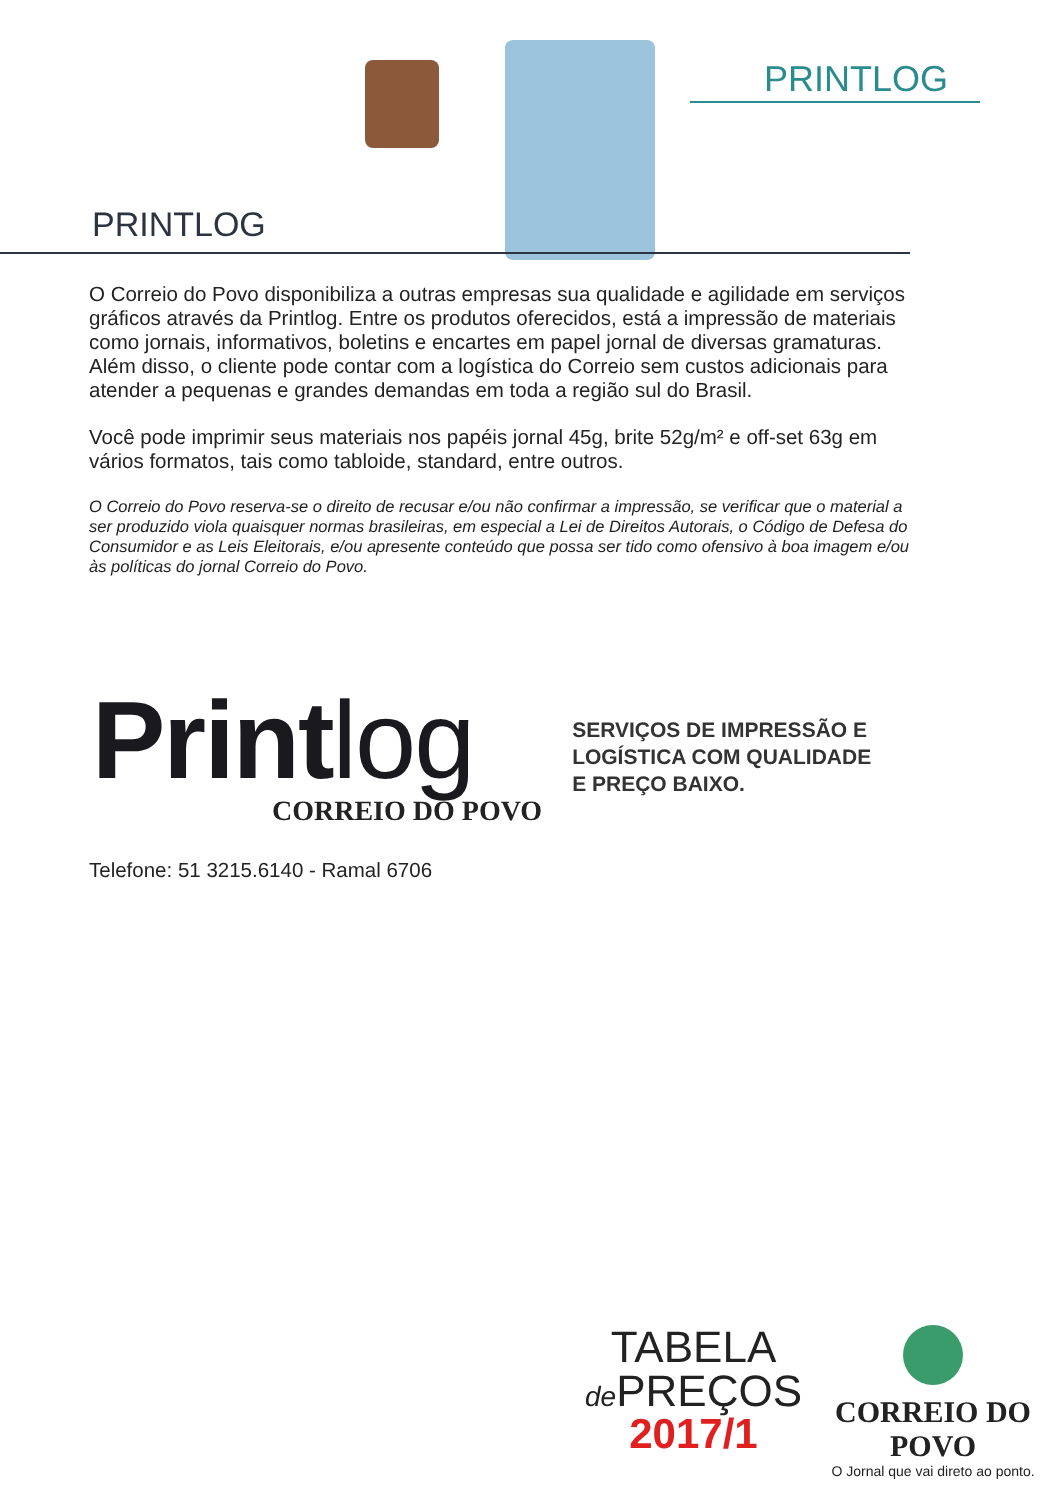PRINTLOG
PRINTLOG
O Correio do Povo disponibiliza a outras empresas sua qualidade e agilidade em serviços gráficos através da Printlog. Entre os produtos oferecidos, está a impressão de materiais como jornais, informativos, boletins e encartes em papel jornal de diversas gramaturas. Além disso, o cliente pode contar com a logística do Correio sem custos adicionais para atender a pequenas e grandes demandas em toda a região sul do Brasil.
Você pode imprimir seus materiais nos papéis jornal 45g, brite 52g/m² e off-set 63g em vários formatos, tais como tabloide, standard, entre outros.
O Correio do Povo reserva-se o direito de recusar e/ou não confirmar a impressão, se verificar que o material a ser produzido viola quaisquer normas brasileiras, em especial a Lei de Direitos Autorais, o Código de Defesa do Consumidor e as Leis Eleitorais, e/ou apresente conteúdo que possa ser tido como ofensivo à boa imagem e/ou às políticas do jornal Correio do Povo.
Printlog
CORREIO DO POVO
SERVIÇOS DE IMPRESSÃO E
LOGÍSTICA COM QUALIDADE
E PREÇO BAIXO.
Telefone: 51 3215.6140 - Ramal 6706
TABELA
de PREÇOS
2017/1
CORREIO DO POVO
O Jornal que vai direto ao ponto.